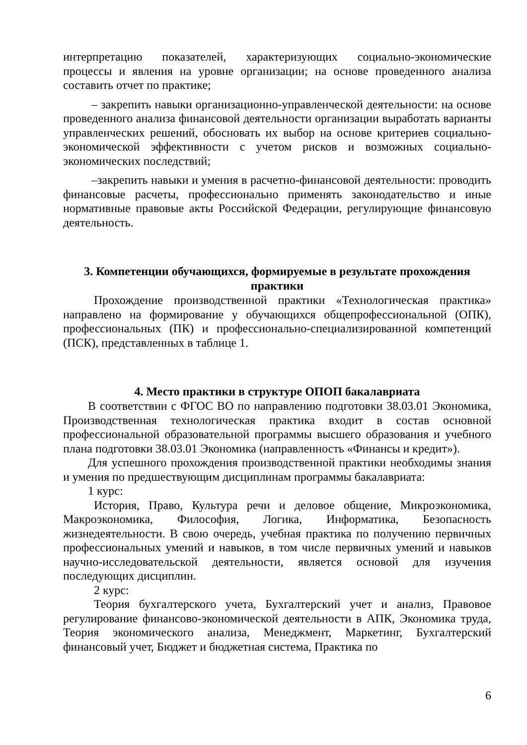интерпретацию показателей, характеризующих социально-экономические процессы и явления на уровне организации; на основе проведенного анализа составить отчет по практике;
– закрепить навыки организационно-управленческой деятельности: на основе проведенного анализа финансовой деятельности организации выработать варианты управленческих решений, обосновать их выбор на основе критериев социально-экономической эффективности с учетом рисков и возможных социально-экономических последствий;
–закрепить навыки и умения в расчетно-финансовой деятельности: проводить финансовые расчеты, профессионально применять законодательство и иные нормативные правовые акты Российской Федерации, регулирующие финансовую деятельность.
3. Компетенции обучающихся, формируемые в результате прохождения практики
Прохождение производственной практики «Технологическая практика» направлено на формирование у обучающихся общепрофессиональной (ОПК), профессиональных (ПК) и профессионально-специализированной компетенций (ПСК), представленных в таблице 1.
4. Место практики в структуре ОПОП бакалавриата
В соответствии с ФГОС ВО по направлению подготовки 38.03.01 Экономика, Производственная технологическая практика входит в состав основной профессиональной образовательной программы высшего образования и учебного плана подготовки 38.03.01 Экономика (направленность «Финансы и кредит»).
Для успешного прохождения производственной практики необходимы знания и умения по предшествующим дисциплинам программы бакалавриата:
1 курс:
История, Право, Культура речи и деловое общение, Микроэкономика, Макроэкономика, Философия, Логика, Информатика, Безопасность жизнедеятельности. В свою очередь, учебная практика по получению первичных профессиональных умений и навыков, в том числе первичных умений и навыков научно-исследовательской деятельности, является основой для изучения последующих дисциплин.
2 курс:
Теория бухгалтерского учета, Бухгалтерский учет и анализ, Правовое регулирование финансово-экономической деятельности в АПК, Экономика труда, Теория экономического анализа, Менеджмент, Маркетинг, Бухгалтерский финансовый учет, Бюджет и бюджетная система, Практика по
6